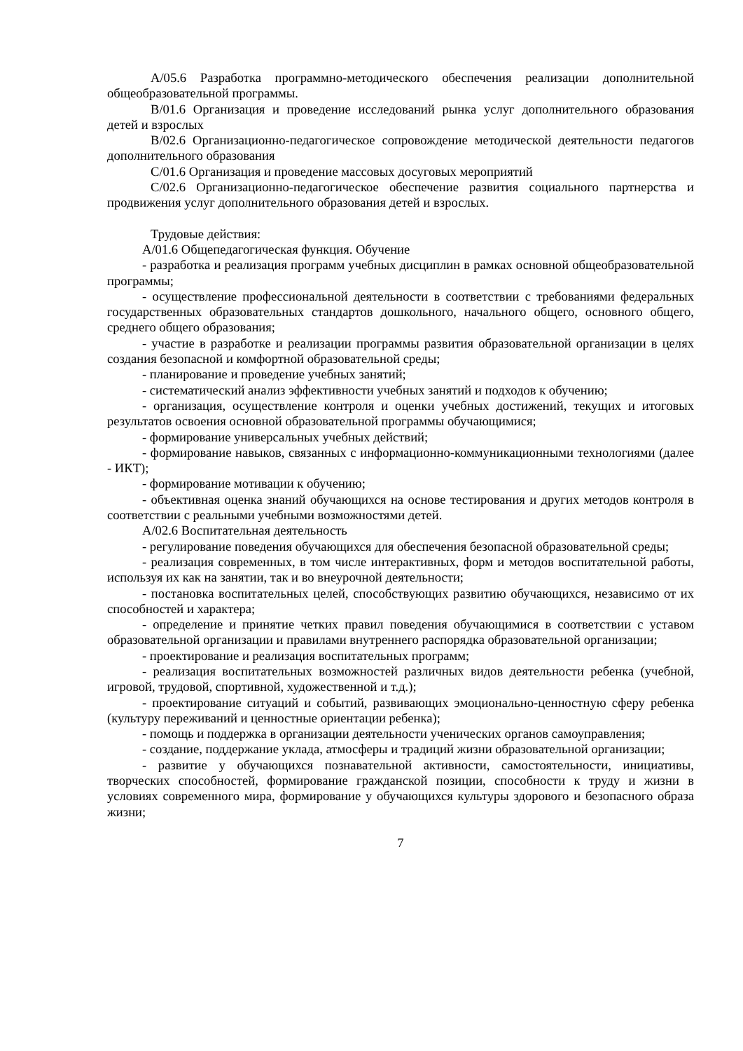A/05.6 Разработка программно-методического обеспечения реализации дополнительной общеобразовательной программы.
B/01.6 Организация и проведение исследований рынка услуг дополнительного образования детей и взрослых
B/02.6 Организационно-педагогическое сопровождение методической деятельности педагогов дополнительного образования
C/01.6 Организация и проведение массовых досуговых мероприятий
C/02.6 Организационно-педагогическое обеспечение развития социального партнерства и продвижения услуг дополнительного образования детей и взрослых.
Трудовые действия:
A/01.6 Общепедагогическая функция. Обучение
- разработка и реализация программ учебных дисциплин в рамках основной общеобразовательной программы;
- осуществление профессиональной деятельности в соответствии с требованиями федеральных государственных образовательных стандартов дошкольного, начального общего, основного общего, среднего общего образования;
- участие в разработке и реализации программы развития образовательной организации в целях создания безопасной и комфортной образовательной среды;
- планирование и проведение учебных занятий;
- систематический анализ эффективности учебных занятий и подходов к обучению;
- организация, осуществление контроля и оценки учебных достижений, текущих и итоговых результатов освоения основной образовательной программы обучающимися;
- формирование универсальных учебных действий;
- формирование навыков, связанных с информационно-коммуникационными технологиями (далее - ИКТ);
- формирование мотивации к обучению;
- объективная оценка знаний обучающихся на основе тестирования и других методов контроля в соответствии с реальными учебными возможностями детей.
A/02.6 Воспитательная деятельность
- регулирование поведения обучающихся для обеспечения безопасной образовательной среды;
- реализация современных, в том числе интерактивных, форм и методов воспитательной работы, используя их как на занятии, так и во внеурочной деятельности;
- постановка воспитательных целей, способствующих развитию обучающихся, независимо от их способностей и характера;
- определение и принятие четких правил поведения обучающимися в соответствии с уставом образовательной организации и правилами внутреннего распорядка образовательной организации;
- проектирование и реализация воспитательных программ;
- реализация воспитательных возможностей различных видов деятельности ребенка (учебной, игровой, трудовой, спортивной, художественной и т.д.);
- проектирование ситуаций и событий, развивающих эмоционально-ценностную сферу ребенка (культуру переживаний и ценностные ориентации ребенка);
- помощь и поддержка в организации деятельности ученических органов самоуправления;
- создание, поддержание уклада, атмосферы и традиций жизни образовательной организации;
- развитие у обучающихся познавательной активности, самостоятельности, инициативы, творческих способностей, формирование гражданской позиции, способности к труду и жизни в условиях современного мира, формирование у обучающихся культуры здорового и безопасного образа жизни;
7